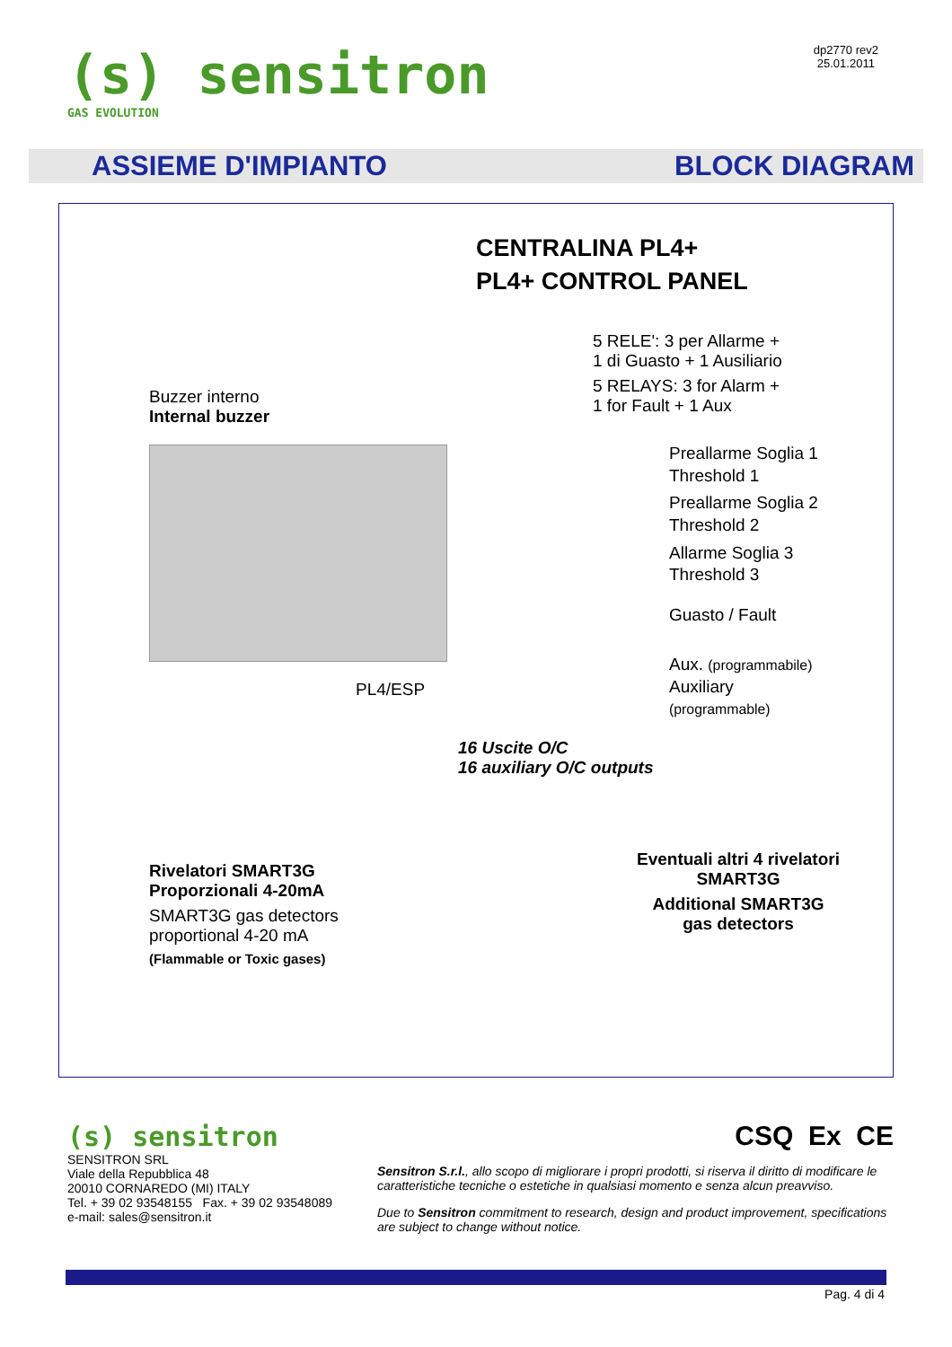(s) sensitron
GAS EVOLUTION
dp2770 rev2
25.01.2011
ASSIEME D'IMPIANTO BLOCK DIAGRAM
Buzzer interno
Internal buzzer
PL4/ESP
Rivelatori SMART3G
Proporzionali 4-20mA
SMART3G gas detectors
proportional 4-20 mA
(Flammable or Toxic gases)
CENTRALINA PL4+
PL4+ CONTROL PANEL
5 RELE': 3 per Allarme +
1 di Guasto + 1 Ausiliario
5 RELAYS: 3 for Alarm +
1 for Fault + 1 Aux
Preallarme Soglia 1
Threshold 1
Preallarme Soglia 2
Threshold 2
Allarme Soglia 3
Threshold 3
Guasto / Fault
Aux. (programmabile)
Auxiliary
(programmable)
16 Uscite O/C
16 auxiliary O/C outputs
Eventuali altri 4 rivelatori
SMART3G
Additional SMART3G
gas detectors
(s) sensitron
SENSITRON SRL
Viale della Repubblica 48
20010 CORNAREDO (MI) ITALY
Tel. + 39 02 93548155 Fax. + 39 02 93548089
e-mail: sales@sensitron.it
CSQ Ex CE
Sensitron S.r.l., allo scopo di migliorare i propri prodotti, si riserva il diritto di modificare le caratteristiche tecniche o estetiche in qualsiasi momento e senza alcun preavviso.
Due to Sensitron commitment to research, design and product improvement, specifications are subject to change without notice.
Pag. 4 di 4